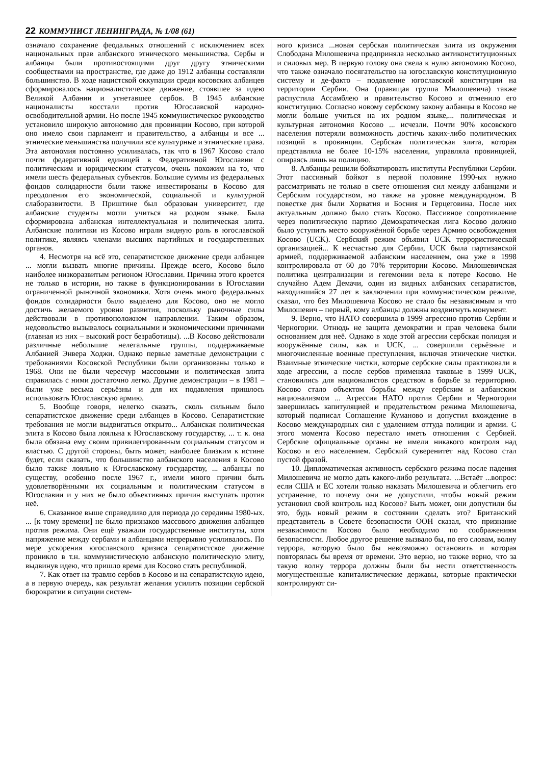22 КОММУНИСТ ЛЕНИНГРАДА, № 1/08 (61)
означало сохранение феодальных отношений с исключением всех национальных прав албанского этнического меньшинства. Сербы и албанцы были противостоящими друг другу этническими сообществами на пространстве, где даже до 1912 албанцы составляли большинство. В ходе нацистской оккупации среди косовских албанцев сформировалось националистическое движение, стоявшее за идею Великой Албании и угнетавшее сербов. В 1945 албанские националисты восстали против Югославской народно-освободительной армии. Но после 1945 коммунистическое руководство установило широкую автономию для провинции Косово, при которой оно имело свои парламент и правительство, а албанцы и все ... этнические меньшинства получили все культурные и этнические права. Эта автономия постоянно усиливалась, так что в 1967 Косово стало почти федеративной единицей в Федеративной Югославии с политическим и юридическим статусом, очень похожим на то, что имели шесть федеральных субъектов. Большие суммы из федеральных фондов солидарности были также инвестированы в Косово для преодоления его экономической, социальной и культурной слаборазвитости. В Приштине был образован университет, где албанские студенты могли учиться на родном языке. Была сформирована албанская интеллектуальная и политическая элита. Албанские политики из Косово играли видную роль в югославской политике, являясь членами высших партийных и государственных органов.
4. Несмотря на всё это, сепаратистское движение среди албанцев ... могли вызвать многие причины. Прежде всего, Косово было наиболее низкоразвитым регионом Югославии. Причина этого кроется не только в истории, но также в функционировании в Югославии ограниченной рыночной экономики. Хотя очень много федеральных фондов солидарности было выделено для Косово, оно не могло достичь желаемого уровня развития, поскольку рыночные силы действовали в противоположном направлении. Таким образом, недовольство вызывалось социальными и экономическими причинами (главная из них – высокий рост безработицы). ...В Косово действовали различные небольшие нелегальные группы, поддерживаемые Албанией Энвера Ходжи. Однако первые заметные демонстрации с требованиями Косовской Республики были организованы только в 1968. Они не были чересчур массовыми и политическая элита справилась с ними достаточно легко. Другие демонстрации – в 1981 – были уже весьма серьёзны и для их подавления пришлось использовать Югославскую армию.
5. Вообще говоря, нелегко сказать, сколь сильным было сепаратистское движение среди албанцев в Косово. Сепаратистские требования не могли выдвигаться открыто... Албанская политическая элита в Косово была лояльна к Югославскому государству, ... т. к. она была обязана ему своим привилегированным социальным статусом и властью. С другой стороны, быть может, наиболее близким к истине будет, если сказать, что большинство албанского населения в Косово было также лояльно к Югославскому государству, ... албанцы по существу, особенно после 1967 г., имели много причин быть удовлетворёнными их социальным и политическим статусом в Югославии и у них не было объективных причин выступать против неё.
6. Сказанное выше справедливо для периода до середины 1980-ых. ... [к тому времени] не было признаков массового движения албанцев против режима. Они ещё уважали государственные институты, хотя напряжение между сербами и албанцами непрерывно усиливалось. По мере ускорения югославского кризиса сепаратистское движение проникло в т.н. коммунистическую албанскую политическую элиту, выдвинув идею, что пришло время для Косово стать республикой.
7. Как ответ на травлю сербов в Косово и на сепаратистскую идею, а в первую очередь, как результат желания усилить позиции сербской бюрократии в ситуации систем-
ного кризиса ...новая сербская политическая элита из окружения Слободана Милошевича предприняла несколько антиконституционных и силовых мер. В первую голову она свела к нулю автономию Косово, что также означало посягательство на югославскую конституционную систему и де-факто – подавление югославской конституции на территории Сербии. Она (правящая группа Милошевича) также распустила Ассамблею и правительство Косово и отменило его конституцию. Согласно новому сербскому закону албанцы в Косово не могли больше учиться на их родном языке,... политическая и культурная автономия Косово ... исчезли. Почти 90% косовского населения потеряли возможность достичь каких-либо политических позиций в провинции. Сербская политическая элита, которая представляла не более 10-15% населения, управляла провинцией, опираясь лишь на полицию.
8. Албанцы решили бойкотировать институты Республики Сербии. Этот пассивный бойкот в первой половине 1990-ых нужно рассматривать не только в свете отношения сил между албанцами и Сербским государством, но также на уровне международном. В повестке дня были Хорватия и Босния и Герцеговина. После них актуальным должно было стать Косово. Пассивное сопротивление через политическую партию Демократическая лига Косово должно было уступить место вооружённой борьбе через Армию освобождения Косово (UCK). Сербский режим объявил UCK террористической организацией... К несчастью для Сербии, UCK была партизанской армией, поддерживаемой албанским населением, она уже в 1998 контролировала от 60 до 70% территории Косово. Милошевичская политика централизации и гегемонии вела к потере Косово. Не случайно Адем Демачи, один из видных албанских сепаратистов, находившийся 27 лет в заключении при коммунистическом режиме, сказал, что без Милошевича Косово не стало бы независимым и что Милошевич – первый, кому албанцы должны воздвигнуть монумент.
9. Верно, что НАТО совершила в 1999 агрессию против Сербии и Черногории. Отнюдь не защита демократии и прав человека были основанием для неё. Однако в ходе этой агрессии сербская полиция и вооружённые силы, как и UCK, ... совершили серьёзные и многочисленные военные преступления, включая этнические чистки. Взаимные этнические чистки, которые сербские силы практиковали в ходе агрессии, а после сербов применяла таковые в 1999 UCK, становились для националистов средством в борьбе за территорию. Косово стало объектом борьбы между сербским и албанским национализмом ... Агрессия НАТО против Сербии и Черногории завершилась капитуляцией и предательством режима Милошевича, который подписал Соглашение Куманово и допустил вхождение в Косово международных сил с удалением оттуда полиции и армии. С этого момента Косово перестало иметь отношения с Сербией. Сербские официальные органы не имели никакого контроля над Косово и его населением. Сербский суверенитет над Косово стал пустой фразой.
10. Дипломатическая активность сербского режима после падения Милошевича не могло дать какого-либо результата. ...Встаёт ...вопрос: если США и ЕС хотели только наказать Милошевича и облегчить его устранение, то почему они не допустили, чтобы новый режим установил свой контроль над Косово? Быть может, они допустили бы это, будь новый режим в состоянии сделать это? Британский представитель в Совете безопасности ООН сказал, что признание независимости Косово было необходимо по соображениям безопасности. Любое другое решение вызвало бы, по его словам, волну террора, которую было бы невозможно остановить и которая повторялась бы время от времени. Это верно, но также верно, что за такую волну террора должны были бы нести ответственность могущественные капиталистические державы, которые практически контролируют си-